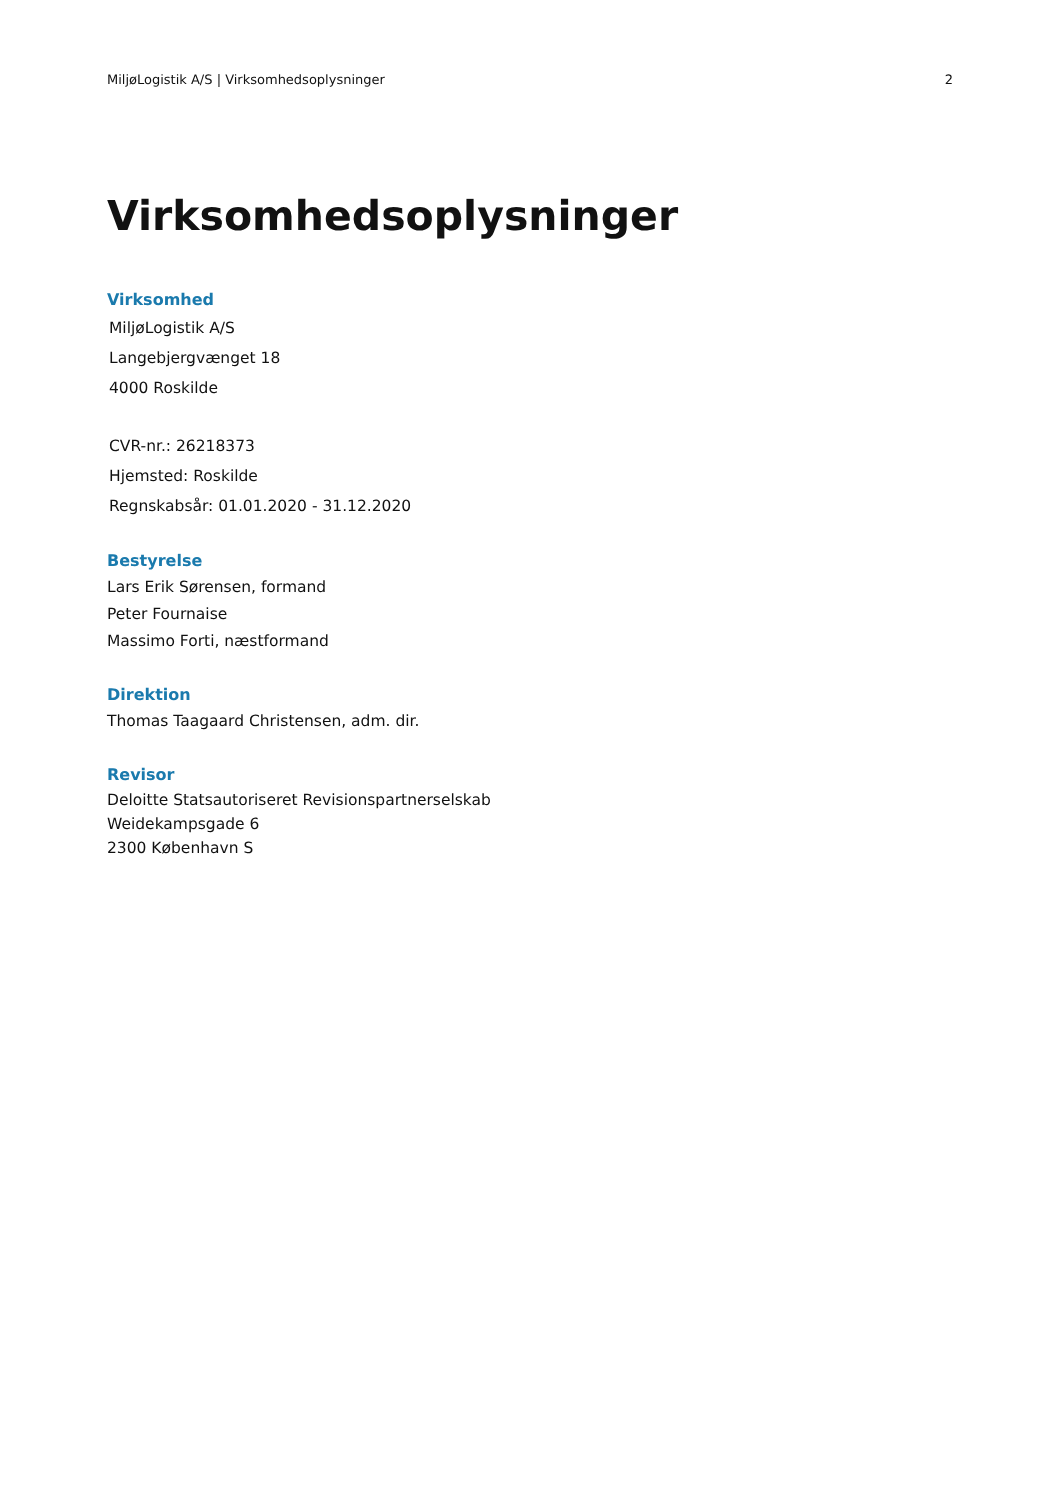MiljøLogistik A/S | Virksomhedsoplysninger 2
Virksomhedsoplysninger
Virksomhed
MiljøLogistik A/S
Langebjergvænget 18
4000 Roskilde
CVR-nr.: 26218373
Hjemsted: Roskilde
Regnskabsår: 01.01.2020 - 31.12.2020
Bestyrelse
Lars Erik Sørensen, formand
Peter Fournaise
Massimo Forti, næstformand
Direktion
Thomas Taagaard Christensen, adm. dir.
Revisor
Deloitte Statsautoriseret Revisionspartnerselskab
Weidekampsgade 6
2300 København S